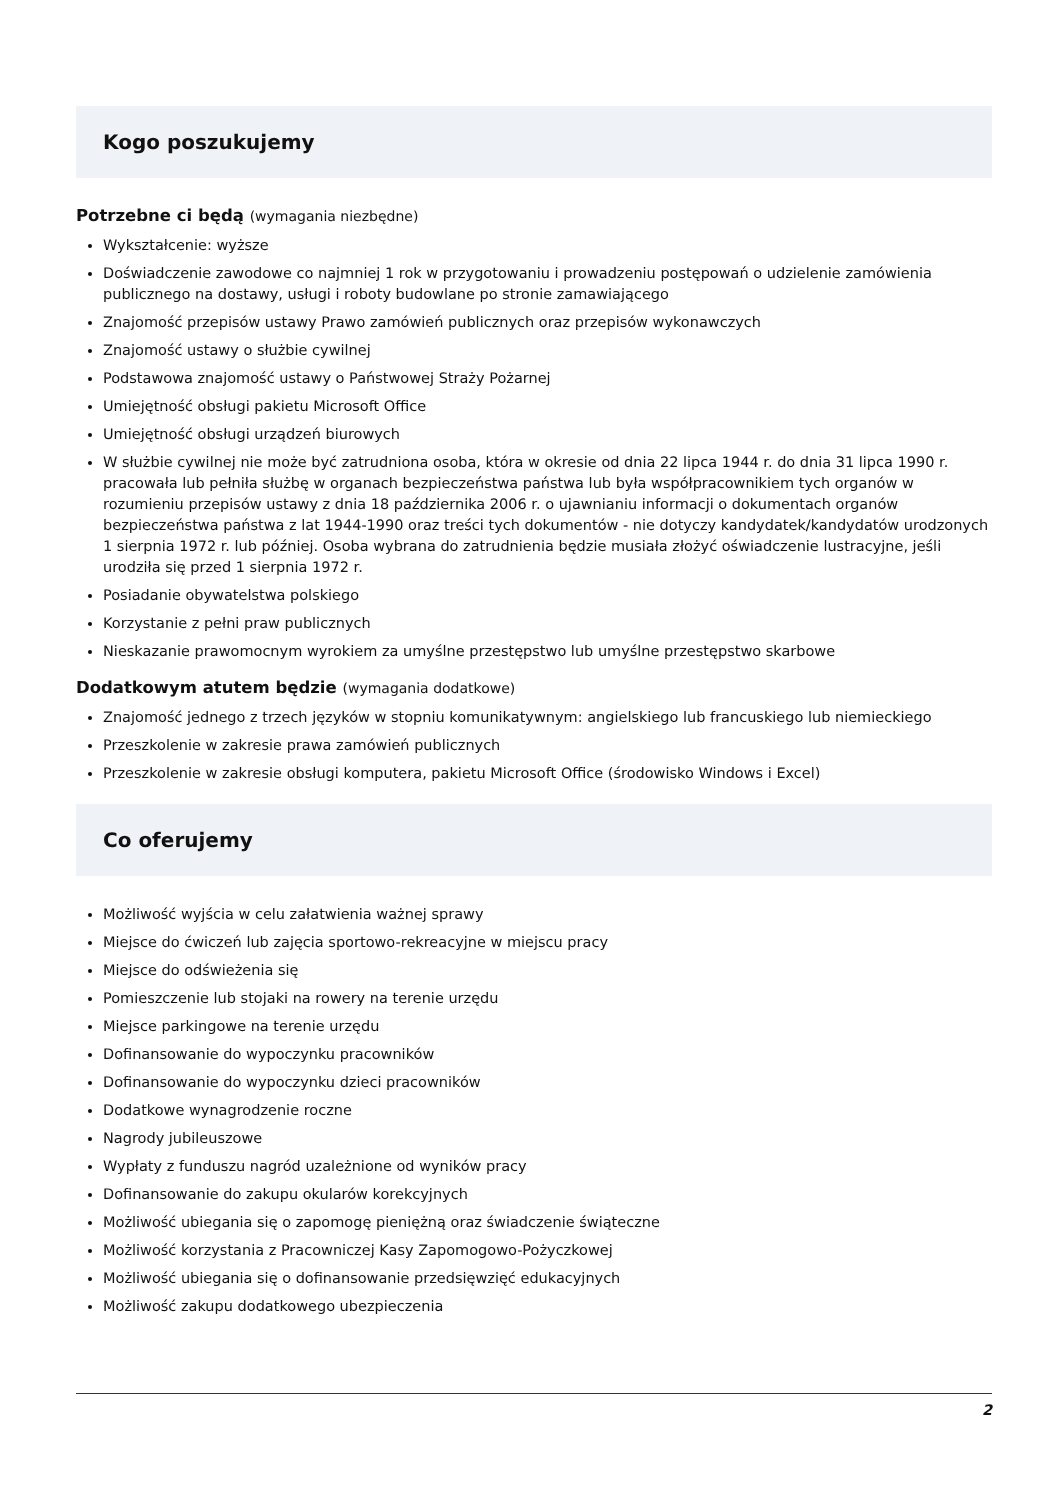Kogo poszukujemy
Potrzebne ci będą (wymagania niezbędne)
Wykształcenie: wyższe
Doświadczenie zawodowe co najmniej 1 rok w przygotowaniu i prowadzeniu postępowań o udzielenie zamówienia publicznego na dostawy, usługi i roboty budowlane po stronie zamawiającego
Znajomość przepisów ustawy Prawo zamówień publicznych oraz przepisów wykonawczych
Znajomość ustawy o służbie cywilnej
Podstawowa znajomość ustawy o Państwowej Straży Pożarnej
Umiejętność obsługi pakietu Microsoft Office
Umiejętność obsługi urządzeń biurowych
W służbie cywilnej nie może być zatrudniona osoba, która w okresie od dnia 22 lipca 1944 r. do dnia 31 lipca 1990 r. pracowała lub pełniła służbę w organach bezpieczeństwa państwa lub była współpracownikiem tych organów w rozumieniu przepisów ustawy z dnia 18 października 2006 r. o ujawnianiu informacji o dokumentach organów bezpieczeństwa państwa z lat 1944-1990 oraz treści tych dokumentów - nie dotyczy kandydatek/kandydatów urodzonych 1 sierpnia 1972 r. lub później. Osoba wybrana do zatrudnienia będzie musiała złożyć oświadczenie lustracyjne, jeśli urodziła się przed 1 sierpnia 1972 r.
Posiadanie obywatelstwa polskiego
Korzystanie z pełni praw publicznych
Nieskazanie prawomocnym wyrokiem za umyślne przestępstwo lub umyślne przestępstwo skarbowe
Dodatkowym atutem będzie (wymagania dodatkowe)
Znajomość jednego z trzech języków w stopniu komunikatywnym: angielskiego lub francuskiego lub niemieckiego
Przeszkolenie w zakresie prawa zamówień publicznych
Przeszkolenie w zakresie obsługi komputera, pakietu Microsoft Office (środowisko Windows i Excel)
Co oferujemy
Możliwość wyjścia w celu załatwienia ważnej sprawy
Miejsce do ćwiczeń lub zajęcia sportowo-rekreacyjne w miejscu pracy
Miejsce do odświeżenia się
Pomieszczenie lub stojaki na rowery na terenie urzędu
Miejsce parkingowe na terenie urzędu
Dofinansowanie do wypoczynku pracowników
Dofinansowanie do wypoczynku dzieci pracowników
Dodatkowe wynagrodzenie roczne
Nagrody jubileuszowe
Wypłaty z funduszu nagród uzależnione od wyników pracy
Dofinansowanie do zakupu okularów korekcyjnych
Możliwość ubiegania się o zapomogę pieniężną oraz świadczenie świąteczne
Możliwość korzystania z Pracowniczej Kasy Zapomogowo-Pożyczkowej
Możliwość ubiegania się o dofinansowanie przedsięwzięć edukacyjnych
Możliwość zakupu dodatkowego ubezpieczenia
2